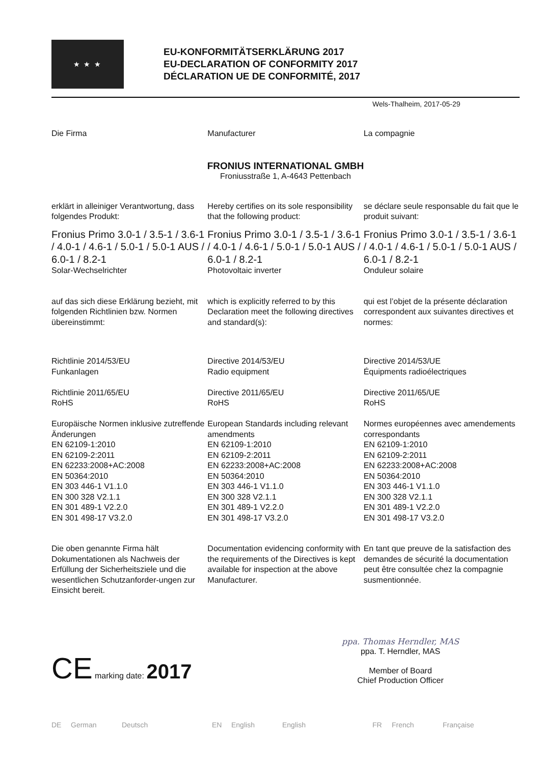★ ★ ★
EU-KONFORMITÄTSERKLÄRUNG 2017
EU-DECLARATION OF CONFORMITY 2017
DÉCLARATION UE DE CONFORMITÉ, 2017
Wels-Thalheim, 2017-05-29
Die Firma Manufacturer La compagnie
FRONIUS INTERNATIONAL GMBH
Froniusstraße 1, A-4643 Pettenbach
erklärt in alleiniger Verantwortung, dass folgendes Produkt:
Hereby certifies on its sole responsibility that the following product:
se déclare seule responsable du fait que le produit suivant:
Fronius Primo 3.0-1 / 3.5-1 / 3.6-1 / 4.0-1 / 4.6-1 / 5.0-1 / 5.0-1 AUS / 6.0-1 / 8.2-1
Solar-Wechselrichter
Fronius Primo 3.0-1 / 3.5-1 / 3.6-1 / 4.0-1 / 4.6-1 / 5.0-1 / 5.0-1 AUS / 6.0-1 / 8.2-1
Photovoltaic inverter
Fronius Primo 3.0-1 / 3.5-1 / 3.6-1 / 4.0-1 / 4.6-1 / 5.0-1 / 5.0-1 AUS / 6.0-1 / 8.2-1
Onduleur solaire
auf das sich diese Erklärung bezieht, mit folgenden Richtlinien bzw. Normen übereinstimmt:
which is explicitly referred to by this Declaration meet the following directives and standard(s):
qui est l’objet de la présente déclaration correspondent aux suivantes directives et normes:
Richtlinie 2014/53/EU
Funkanlagen
Richtlinie 2011/65/EU
RoHS
Europäische Normen inklusive zutreffende Änderungen
EN 62109-1:2010
EN 62109-2:2011
EN 62233:2008+AC:2008
EN 50364:2010
EN 303 446-1 V1.1.0
EN 300 328 V2.1.1
EN 301 489-1 V2.2.0
EN 301 498-17 V3.2.0
Directive 2014/53/EU
Radio equipment
Directive 2011/65/EU
RoHS
European Standards including relevant amendments
EN 62109-1:2010
EN 62109-2:2011
EN 62233:2008+AC:2008
EN 50364:2010
EN 303 446-1 V1.1.0
EN 300 328 V2.1.1
EN 301 489-1 V2.2.0
EN 301 498-17 V3.2.0
Directive 2014/53/UE
Équipments radioélectriques
Directive 2011/65/UE
RoHS
Normes européennes avec amendements correspondants
EN 62109-1:2010
EN 62109-2:2011
EN 62233:2008+AC:2008
EN 50364:2010
EN 303 446-1 V1.1.0
EN 300 328 V2.1.1
EN 301 489-1 V2.2.0
EN 301 498-17 V3.2.0
Die oben genannte Firma hält Dokumentationen als Nachweis der Erfüllung der Sicherheitsziele und die wesentlichen Schutzanforder-ungen zur Einsicht bereit.
Documentation evidencing conformity with the requirements of the Directives is kept available for inspection at the above Manufacturer.
En tant que preuve de la satisfaction des demandes de sécurité la documentation peut être consultée chez la compagnie susmentionnée.
CE marking date: 2017
ppa. Thomas Herndler, MAS
ppa. T. Herndler, MAS
Member of Board
Chief Production Officer
DE German Deutsch EN English English FR French Française